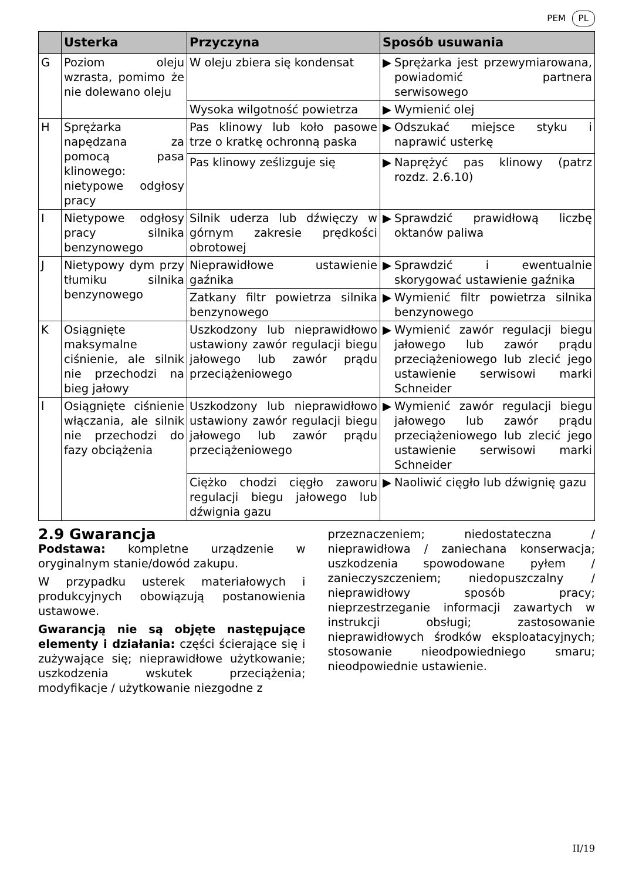PEM PL
| | Usterka | Przyczyna | Sposób usuwania |
| --- | --- | --- | --- |
| G | Poziom oleju wzrasta, pomimo że nie dolewano oleju | W oleju zbiera się kondensat | ▶ Sprężarka jest przewymiarowana, powiadomić partnera serwisowego |
| | | Wysoka wilgotność powietrza | ▶ Wymienić olej |
| H | Sprężarka napędzana za pomocą pasa klinowego: nietypowe odgłosy pracy | Pas klinowy lub koło pasowe trze o kratkę ochronną paska | ▶ Odszukać miejsce styku i naprawić usterkę |
| | | Pas klinowy ześlizguje się | ▶ Naprężyć pas klinowy (patrz rozdz. 2.6.10) |
| I | Nietypowe odgłosy pracy silnika benzynowego | Silnik uderza lub dźwięczy w górnym zakresie prędkości obrotowej | ▶ Sprawdzić prawidłową liczbę oktanów paliwa |
| J | Nietypowy dym przy tłumiku silnika benzynowego | Nieprawidłowe ustawienie gaźnika | ▶ Sprawdzić i ewentualnie skorygować ustawienie gaźnika |
| | | Zatkany filtr powietrza silnika benzynowego | ▶ Wymienić filtr powietrza silnika benzynowego |
| K | Osiągnięte maksymalne ciśnienie, ale silnik nie przechodzi na bieg jałowy | Uszkodzony lub nieprawidłowo ustawiony zawór regulacji biegu jałowego lub zawór prądu przeciążeniowego | ▶ Wymienić zawór regulacji biegu jałowego lub zawór prądu przeciążeniowego lub zlecić jego ustawienie serwisowi marki Schneider |
| l | Osiągnięte ciśnienie włączania, ale silnik nie przechodzi do fazy obciążenia | Uszkodzony lub nieprawidłowo ustawiony zawór regulacji biegu jałowego lub zawór prądu przeciążeniowego | ▶ Wymienić zawór regulacji biegu jałowego lub zawór prądu przeciążeniowego lub zlecić jego ustawienie serwisowi marki Schneider |
| | | Ciężko chodzi cięgło zaworu regulacji biegu jałowego lub dźwignia gazu | ▶ Naoliwić cięgło lub dźwignię gazu |
2.9 Gwarancja
Podstawa: kompletne urządzenie w oryginalnym stanie/dowód zakupu.
W przypadku usterek materiałowych i produkcyjnych obowiązują postanowienia ustawowe.
Gwarancją nie są objęte następujące elementy i działania: części ścierające się i zużywające się; nieprawidłowe użytkowanie; uszkodzenia wskutek przeciążenia; modyfikacje / użytkowanie niezgodne z
przeznaczeniem; niedostateczna / nieprawidłowa / zaniechana konserwacja; uszkodzenia spowodowane pyłem / zanieczyszczeniem; niedopuszczalny / nieprawidłowy sposób pracy; nieprzestrzeganie informacji zawartych w instrukcji obsługi; zastosowanie nieprawidłowych środków eksploatacyjnych; stosowanie nieodpowiedniego smaru; nieodpowiednie ustawienie.
II/19